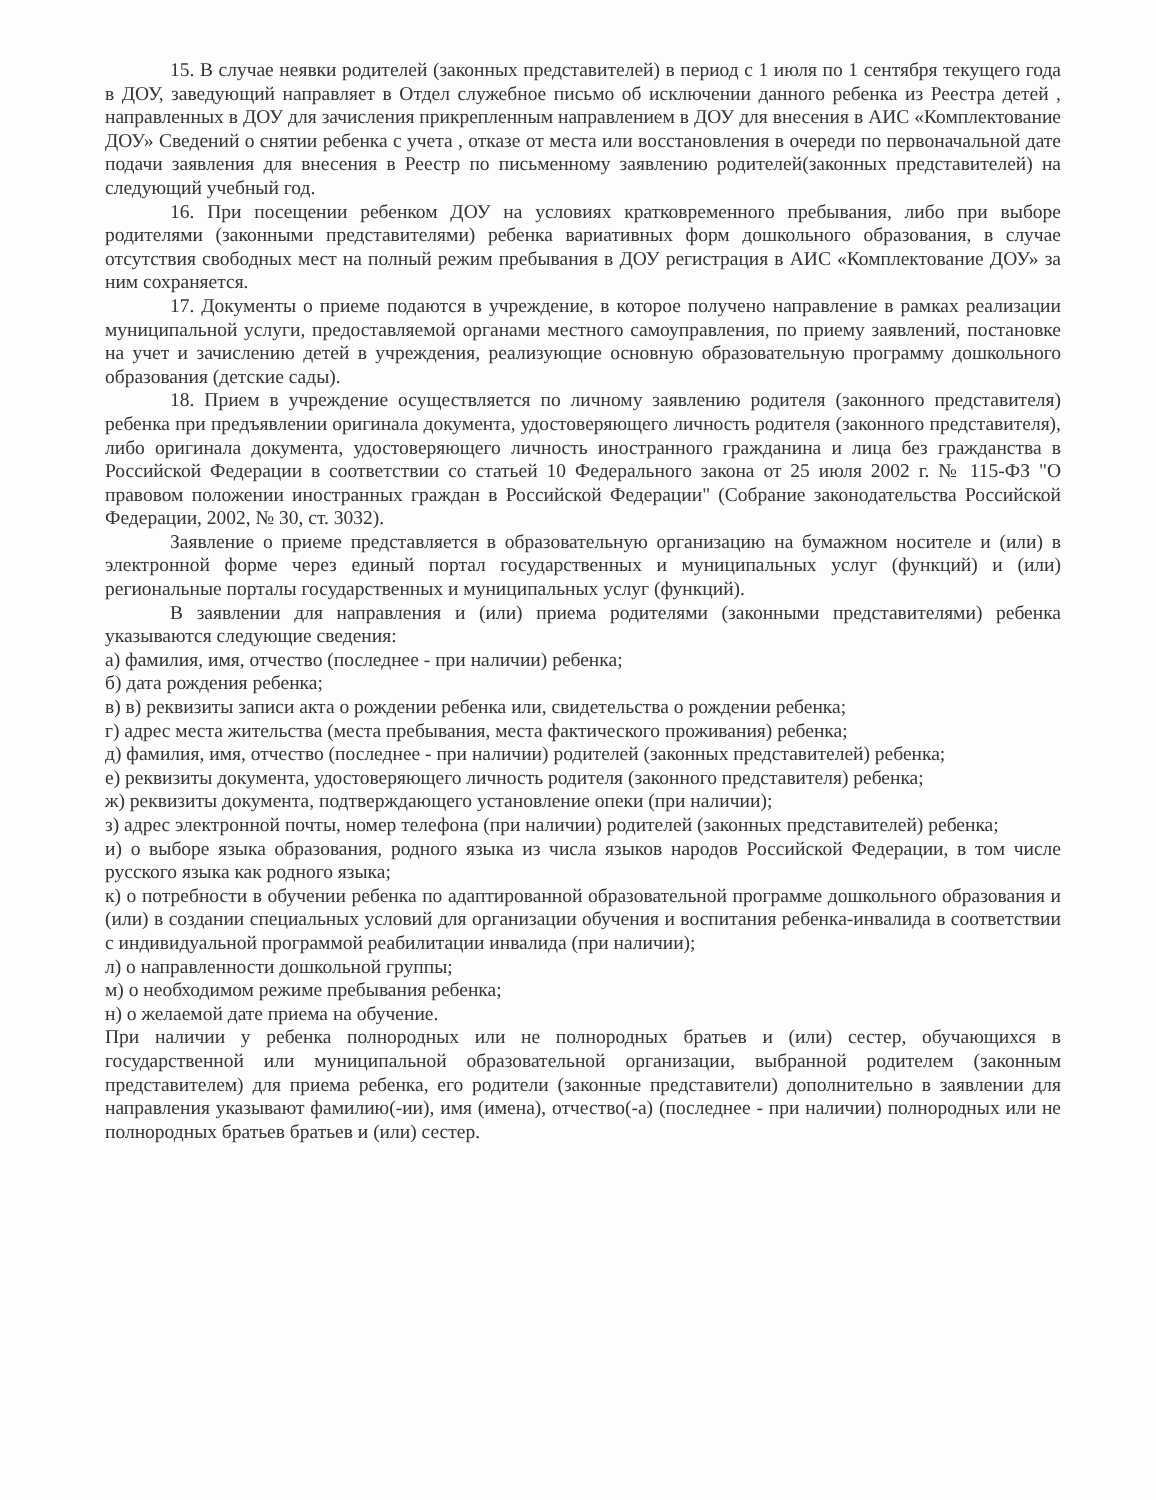15. В случае неявки родителей (законных представителей) в период с 1 июля по 1 сентября текущего года в ДОУ, заведующий направляет в Отдел служебное письмо об исключении данного ребенка из Реестра детей , направленных в ДОУ для зачисления прикрепленным направлением в ДОУ для внесения в АИС «Комплектование ДОУ» Сведений о снятии ребенка с учета , отказе от места или восстановления в очереди по первоначальной дате подачи заявления для внесения в Реестр по письменному заявлению родителей(законных представителей) на следующий учебный год.
16. При посещении ребенком ДОУ на условиях кратковременного пребывания, либо при выборе родителями (законными представителями) ребенка вариативных форм дошкольного образования, в случае отсутствия свободных мест на полный режим пребывания в ДОУ регистрация в АИС «Комплектование ДОУ» за ним сохраняется.
17. Документы о приеме подаются в учреждение, в которое получено направление в рамках реализации муниципальной услуги, предоставляемой органами местного самоуправления, по приему заявлений, постановке на учет и зачислению детей в учреждения, реализующие основную образовательную программу дошкольного образования (детские сады).
18. Прием в учреждение осуществляется по личному заявлению родителя (законного представителя) ребенка при предъявлении оригинала документа, удостоверяющего личность родителя (законного представителя), либо оригинала документа, удостоверяющего личность иностранного гражданина и лица без гражданства в Российской Федерации в соответствии со статьей 10 Федерального закона от 25 июля 2002 г. № 115-ФЗ "О правовом положении иностранных граждан в Российской Федерации" (Собрание законодательства Российской Федерации, 2002, № 30, ст. 3032).
Заявление о приеме представляется в образовательную организацию на бумажном носителе и (или) в электронной форме через единый портал государственных и муниципальных услуг (функций) и (или) региональные порталы государственных и муниципальных услуг (функций).
В заявлении для направления и (или) приема родителями (законными представителями) ребенка указываются следующие сведения:
а) фамилия, имя, отчество (последнее - при наличии) ребенка;
б) дата рождения ребенка;
в) в) реквизиты записи акта о рождении ребенка или, свидетельства о рождении ребенка;
г) адрес места жительства (места пребывания, места фактического проживания) ребенка;
д) фамилия, имя, отчество (последнее - при наличии) родителей (законных представителей) ребенка;
е) реквизиты документа, удостоверяющего личность родителя (законного представителя) ребенка;
ж) реквизиты документа, подтверждающего установление опеки (при наличии);
з) адрес электронной почты, номер телефона (при наличии) родителей (законных представителей) ребенка;
и) о выборе языка образования, родного языка из числа языков народов Российской Федерации, в том числе русского языка как родного языка;
к) о потребности в обучении ребенка по адаптированной образовательной программе дошкольного образования и (или) в создании специальных условий для организации обучения и воспитания ребенка-инвалида в соответствии с индивидуальной программой реабилитации инвалида (при наличии);
л) о направленности дошкольной группы;
м) о необходимом режиме пребывания ребенка;
н) о желаемой дате приема на обучение.
При наличии у ребенка полнородных или не полнородных братьев и (или) сестер, обучающихся в государственной или муниципальной образовательной организации, выбранной родителем (законным представителем) для приема ребенка, его родители (законные представители) дополнительно в заявлении для направления указывают фамилию(-ии), имя (имена), отчество(-а) (последнее - при наличии) полнородных или не полнородных братьев братьев и (или) сестер.